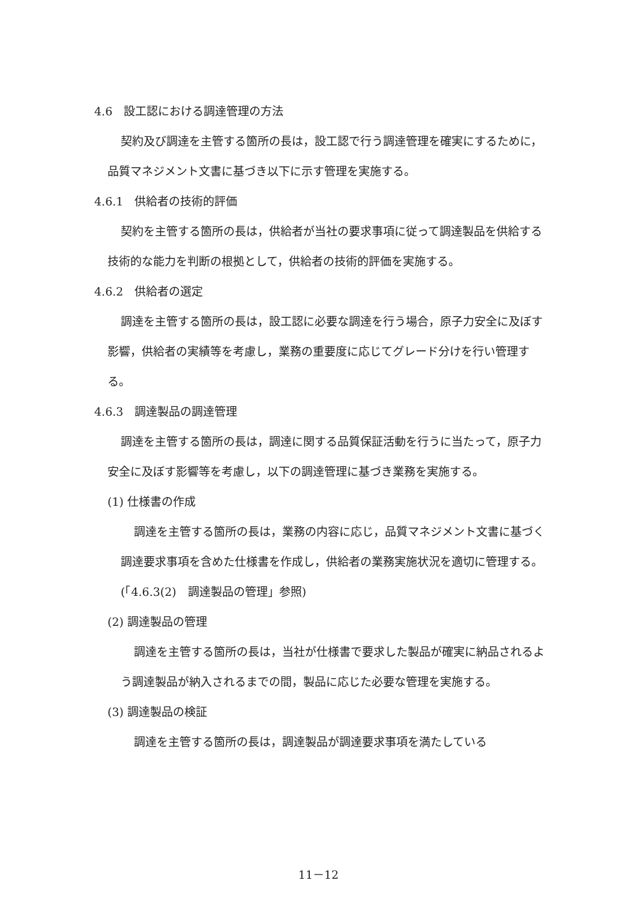4.6　設工認における調達管理の方法
契約及び調達を主管する箇所の長は，設工認で行う調達管理を確実にするために，品質マネジメント文書に基づき以下に示す管理を実施する。
4.6.1　供給者の技術的評価
契約を主管する箇所の長は，供給者が当社の要求事項に従って調達製品を供給する技術的な能力を判断の根拠として，供給者の技術的評価を実施する。
4.6.2　供給者の選定
調達を主管する箇所の長は，設工認に必要な調達を行う場合，原子力安全に及ぼす影響，供給者の実績等を考慮し，業務の重要度に応じてグレード分けを行い管理する。
4.6.3　調達製品の調達管理
調達を主管する箇所の長は，調達に関する品質保証活動を行うに当たって，原子力安全に及ぼす影響等を考慮し，以下の調達管理に基づき業務を実施する。
(1) 仕様書の作成
調達を主管する箇所の長は，業務の内容に応じ，品質マネジメント文書に基づく調達要求事項を含めた仕様書を作成し，供給者の業務実施状況を適切に管理する。(「4.6.3(2)　調達製品の管理」参照)
(2) 調達製品の管理
調達を主管する箇所の長は，当社が仕様書で要求した製品が確実に納品されるよう調達製品が納入されるまでの間，製品に応じた必要な管理を実施する。
(3) 調達製品の検証
調達を主管する箇所の長は，調達製品が調達要求事項を満たしている
11－12